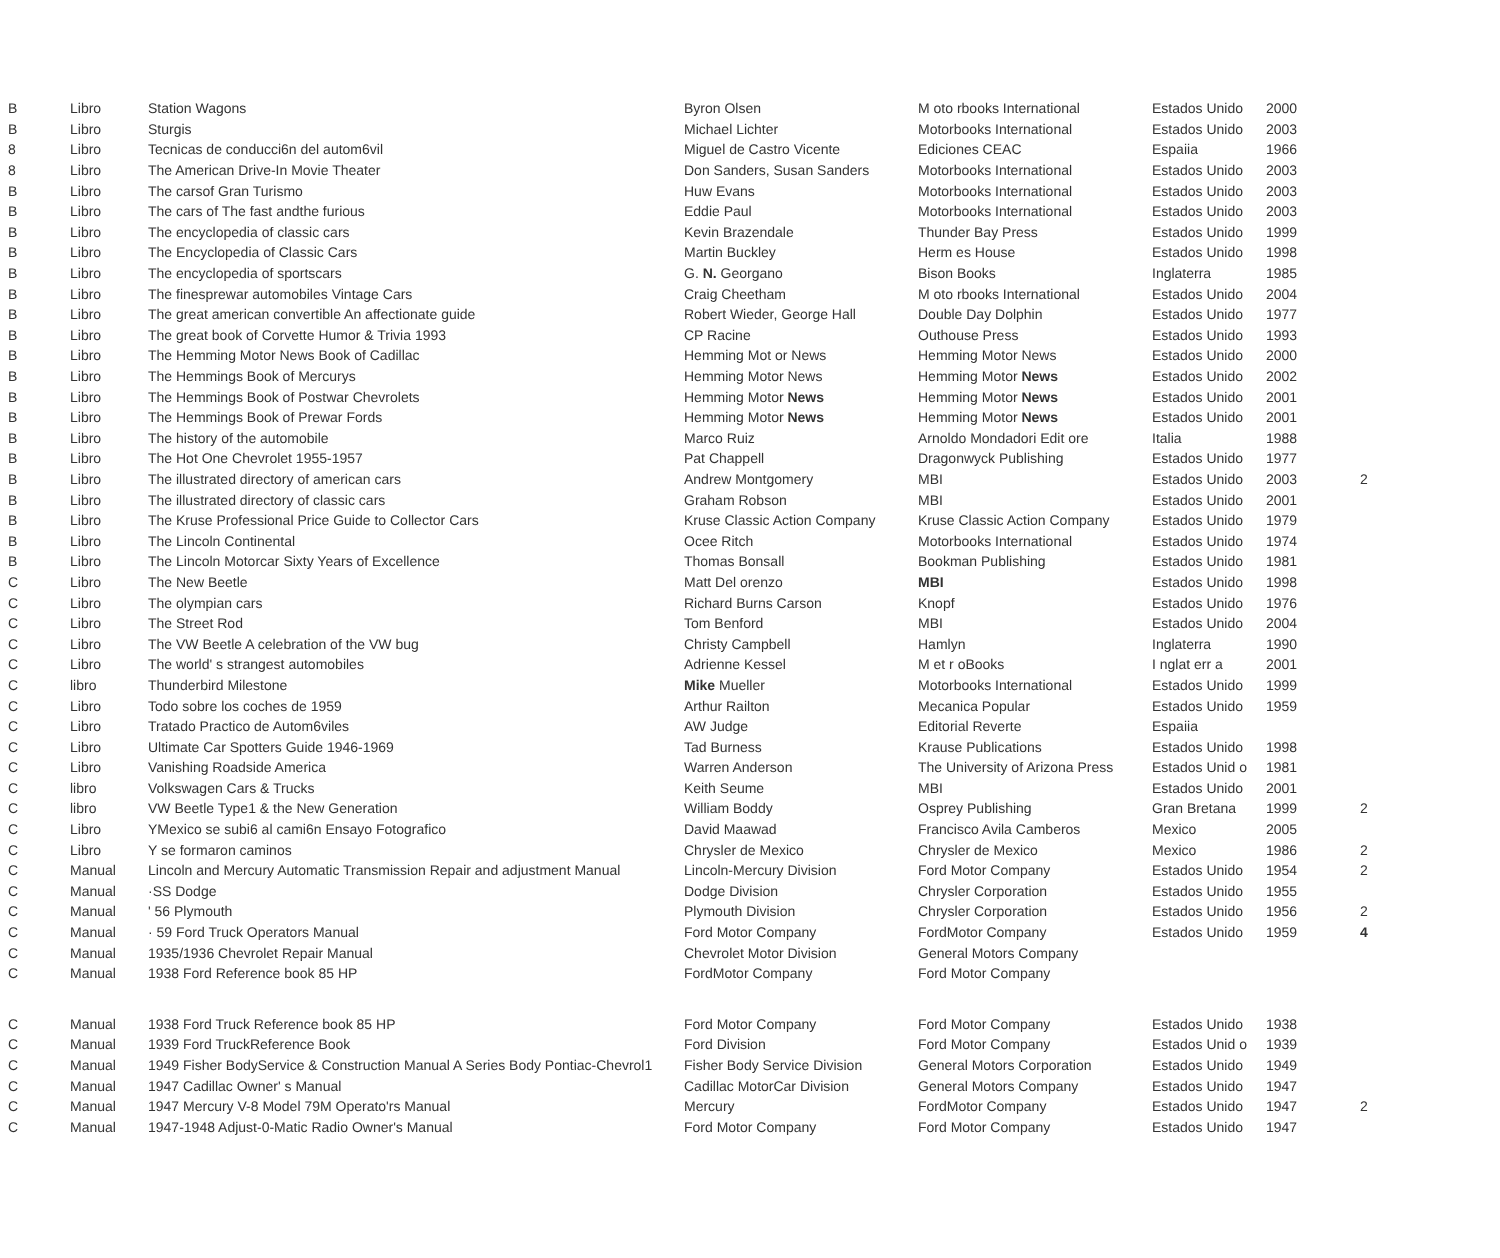| B | Libro | Station Wagons | Byron Olsen | M oto rbooks International | Estados Unido | 2000 | |
| B | Libro | Sturgis | Michael Lichter | Motorbooks International | Estados Unido | 2003 | |
| 8 | Libro | Tecnicas de conducci6n del autom6vil | Miguel de Castro Vicente | Ediciones CEAC | Espaiia | 1966 | |
| 8 | Libro | The American Drive-In Movie Theater | Don Sanders, Susan Sanders | Motorbooks International | Estados Unido | 2003 | |
| B | Libro | The carsof Gran Turismo | Huw Evans | Motorbooks International | Estados Unido | 2003 | |
| B | Libro | The cars of The fast andthe furious | Eddie Paul | Motorbooks International | Estados Unido | 2003 | |
| B | Libro | The encyclopedia of classic cars | Kevin Brazendale | Thunder Bay Press | Estados Unido | 1999 | |
| B | Libro | The Encyclopedia of Classic Cars | Martin Buckley | Herm es House | Estados Unido | 1998 | |
| B | Libro | The encyclopedia of sportscars | G. N. Georgano | Bison Books | Inglaterra | 1985 | |
| B | Libro | The finesprewar automobiles Vintage Cars | Craig Cheetham | M oto rbooks International | Estados Unido | 2004 | |
| B | Libro | The great american convertible An affectionate guide | Robert Wieder, George Hall | Double Day Dolphin | Estados Unido | 1977 | |
| B | Libro | The great book of Corvette Humor & Trivia 1993 | CP Racine | Outhouse Press | Estados Unido | 1993 | |
| B | Libro | The Hemming Motor News Book of Cadillac | Hemming Mot or News | Hemming Motor News | Estados Unido | 2000 | |
| B | Libro | The Hemmings Book of Mercurys | Hemming Motor News | Hemming Motor News | Estados Unido | 2002 | |
| B | Libro | The Hemmings Book of Postwar Chevrolets | Hemming Motor News | Hemming Motor News | Estados Unido | 2001 | |
| B | Libro | The Hemmings Book of Prewar Fords | Hemming Motor News | Hemming Motor News | Estados Unido | 2001 | |
| B | Libro | The history of the automobile | Marco Ruiz | Arnoldo Mondadori Edit ore | Italia | 1988 | |
| B | Libro | The Hot One Chevrolet 1955-1957 | Pat Chappell | Dragonwyck Publishing | Estados Unido | 1977 | |
| B | Libro | The illustrated directory of american cars | Andrew Montgomery | MBI | Estados Unido | 2003 | 2 |
| B | Libro | The illustrated directory of classic cars | Graham Robson | MBI | Estados Unido | 2001 | |
| B | Libro | The Kruse Professional Price Guide to Collector Cars | Kruse Classic Action Company | Kruse Classic Action Company | Estados Unido | 1979 | |
| B | Libro | The Lincoln Continental | Ocee Ritch | Motorbooks International | Estados Unido | 1974 | |
| B | Libro | The Lincoln Motorcar Sixty Years of Excellence | Thomas Bonsall | Bookman Publishing | Estados Unido | 1981 | |
| C | Libro | The New Beetle | Matt Del orenzo | MBI | Estados Unido | 1998 | |
| C | Libro | The olympian cars | Richard Burns Carson | Knopf | Estados Unido | 1976 | |
| C | Libro | The Street Rod | Tom Benford | MBI | Estados Unido | 2004 | |
| C | Libro | The VW Beetle A celebration of the VW bug | Christy Campbell | Hamlyn | Inglaterra | 1990 | |
| C | Libro | The world' s strangest automobiles | Adrienne Kessel | M et r oBooks | I nglat err a | 2001 | |
| C | libro | Thunderbird Milestone | Mike Mueller | Motorbooks International | Estados Unido | 1999 | |
| C | Libro | Todo sobre los coches de 1959 | Arthur Railton | Mecanica Popular | Estados Unido | 1959 | |
| C | Libro | Tratado Practico de Autom6viles | AW Judge | Editorial Reverte | Espaiia | | |
| C | Libro | Ultimate Car Spotters Guide 1946-1969 | Tad Burness | Krause Publications | Estados Unido | 1998 | |
| C | Libro | Vanishing Roadside America | Warren Anderson | The University of Arizona Press | Estados Unid o | 1981 | |
| C | libro | Volkswagen Cars & Trucks | Keith Seume | MBI | Estados Unido | 2001 | |
| C | libro | VW Beetle Type1 & the New Generation | William Boddy | Osprey Publishing | Gran Bretana | 1999 | 2 |
| C | Libro | YMexico se subi6 al cami6n Ensayo Fotografico | David Maawad | Francisco Avila Camberos | Mexico | 2005 | |
| C | Libro | Y se formaron caminos | Chrysler de Mexico | Chrysler de Mexico | Mexico | 1986 | 2 |
| C | Manual | Lincoln and Mercury Automatic Transmission Repair and adjustment Manual | Lincoln-Mercury Division | Ford Motor Company | Estados Unido | 1954 | 2 |
| C | Manual | ·SS Dodge | Dodge Division | Chrysler Corporation | Estados Unido | 1955 | |
| C | Manual | ' 56 Plymouth | Plymouth Division | Chrysler Corporation | Estados Unido | 1956 | 2 |
| C | Manual | · 59 Ford Truck Operators Manual | Ford Motor Company | FordMotor Company | Estados Unido | 1959 | 4 |
| C | Manual | 1935/1936 Chevrolet Repair Manual | Chevrolet Motor Division | General Motors Company | | | |
| C | Manual | 1938 Ford Reference book 85 HP | FordMotor Company | Ford Motor Company | | | |
| C | Manual | 1938 Ford Truck Reference book 85 HP | Ford Motor Company | Ford Motor Company | Estados Unido | 1938 | |
| C | Manual | 1939 Ford TruckReference Book | Ford Division | Ford Motor Company | Estados Unid o | 1939 | |
| C | Manual | 1949 Fisher BodyService & Construction Manual A Series Body Pontiac-Chevrol1 | Fisher Body Service Division | General Motors Corporation | Estados Unido | 1949 | |
| C | Manual | 1947 Cadillac Owner' s Manual | Cadillac MotorCar Division | General Motors Company | Estados Unido | 1947 | |
| C | Manual | 1947 Mercury V-8 Model 79M Operato'rs Manual | Mercury | FordMotor Company | Estados Unido | 1947 | 2 |
| C | Manual | 1947-1948 Adjust-0-Matic Radio Owner's Manual | Ford Motor Company | Ford Motor Company | Estados Unido | 1947 | |